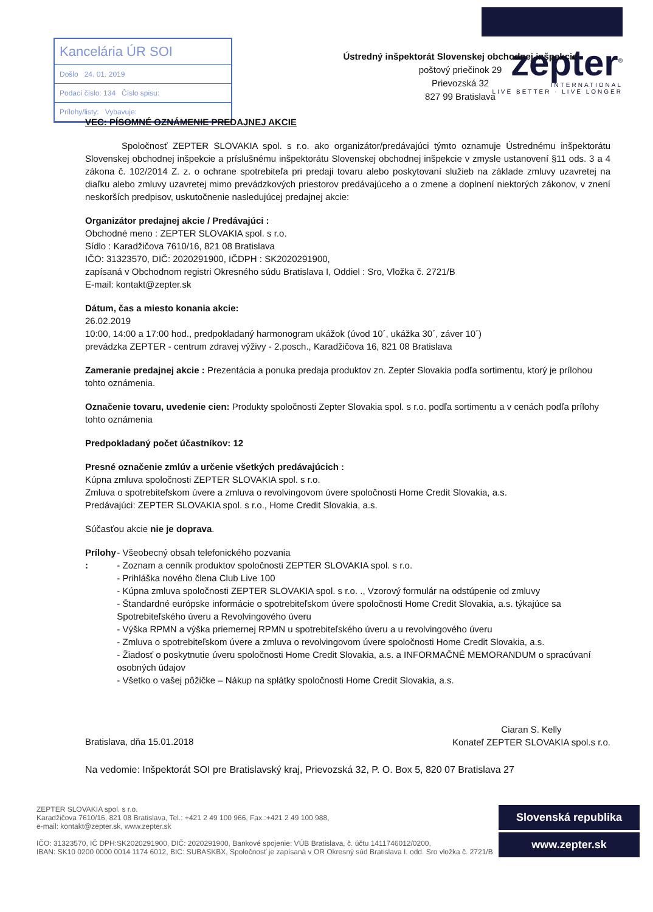Kancelária ÚR SOI
Došlo 24. 01. 2019
Podací číslo: 134 Číslo spisu:
Prílohy/listy: Vybavuje:
zepter<sup>®</sup>
INTERNATIONAL
LIVE BETTER · LIVE LONGER
Ústredný inšpektorát Slovenskej obchodnej inšpekcie
poštový priečinok 29
Prievozská 32
827 99 Bratislava
VEC: PÍSOMNÉ OZNÁMENIE PREDAJNEJ AKCIE
Spoločnosť ZEPTER SLOVAKIA spol. s r.o. ako organizátor/predávajúci týmto oznamuje Ústrednému inšpektorátu Slovenskej obchodnej inšpekcie a príslušnému inšpektorátu Slovenskej obchodnej inšpekcie v zmysle ustanovení §11 ods. 3 a 4 zákona č. 102/2014 Z. z. o ochrane spotrebiteľa pri predaji tovaru alebo poskytovaní služieb na základe zmluvy uzavretej na diaľku alebo zmluvy uzavretej mimo prevádzkových priestorov predávajúceho a o zmene a doplnení niektorých zákonov, v znení neskorších predpisov, uskutočnenie nasledujúcej predajnej akcie:
Organizátor predajnej akcie / Predávajúci :
Obchodné meno : ZEPTER SLOVAKIA spol. s r.o.
Sídlo : Karadžičova 7610/16, 821 08 Bratislava
IČO: 31323570, DIČ: 2020291900, IČDPH : SK2020291900,
zapísaná v Obchodnom registri Okresného súdu Bratislava I, Oddiel : Sro, Vložka č. 2721/B
E-mail: kontakt@zepter.sk
Dátum, čas a miesto konania akcie:
26.02.2019
10:00, 14:00 a 17:00 hod., predpokladaný harmonogram ukážok (úvod 10´, ukážka 30´, záver 10´)
prevádzka ZEPTER - centrum zdravej výživy - 2.posch., Karadžičova 16, 821 08 Bratislava
Zameranie predajnej akcie : Prezentácia a ponuka predaja produktov zn. Zepter Slovakia podľa sortimentu, ktorý je prílohou tohto oznámenia.
Označenie tovaru, uvedenie cien: Produkty spoločnosti Zepter Slovakia spol. s r.o. podľa sortimentu a v cenách podľa prílohy tohto oznámenia
Predpokladaný počet účastníkov: 12
Presné označenie zmlúv a určenie všetkých predávajúcich :
Kúpna zmluva spoločnosti ZEPTER SLOVAKIA spol. s r.o.
Zmluva o spotrebiteľskom úvere a zmluva o revolvingovom úvere spoločnosti Home Credit Slovakia, a.s.
Predávajúci: ZEPTER SLOVAKIA spol. s r.o., Home Credit Slovakia, a.s.
Súčasťou akcie nie je doprava.
Prílohy :
- Všeobecný obsah telefonického pozvania
- Zoznam a cenník produktov spoločnosti ZEPTER SLOVAKIA spol. s r.o.
- Prihláška nového člena Club Live 100
- Kúpna zmluva spoločnosti ZEPTER SLOVAKIA spol. s r.o. ., Vzorový formulár na odstúpenie od zmluvy
- Štandardné európske informácie o spotrebiteľskom úvere spoločnosti Home Credit Slovakia, a.s. týkajúce sa Spotrebiteľského úveru a Revolvingového úveru
- Výška RPMN a výška priemernej RPMN u spotrebiteľského úveru a u revolvingového úveru
- Zmluva o spotrebiteľskom úvere a zmluva o revolvingovom úvere spoločnosti Home Credit Slovakia, a.s.
- Žiadosť o poskytnutie úveru spoločnosti Home Credit Slovakia, a.s. a INFORMAČNÉ MEMORANDUM o spracúvaní osobných údajov
- Všetko o vašej pôžičke – Nákup na splátky spoločnosti Home Credit Slovakia, a.s.
Bratislava, dňa 15.01.2018
Ciaran S. Kelly
Konateľ ZEPTER SLOVAKIA spol.s r.o.
Na vedomie: Inšpektorát SOI pre Bratislavský kraj, Prievozská 32, P. O. Box 5, 820 07 Bratislava 27
ZEPTER SLOVAKIA spol. s r.o.
Karadžičova 7610/16, 821 08 Bratislava, Tel.: +421 2 49 100 966, Fax.:+421 2 49 100 988,
e-mail: kontakt@zepter.sk, www.zepter.sk
IČO: 31323570, IČ DPH:SK2020291900, DIČ: 2020291900, Bankové spojenie: VÚB Bratislava, č. účtu 1411746012/0200,
IBAN: SK10 0200 0000 0014 1174 6012, BIC: SUBASKBX, Spoločnosť je zapísaná v OR Okresný súd Bratislava I. odd. Sro vložka č. 2721/B
Slovenská republika
www.zepter.sk